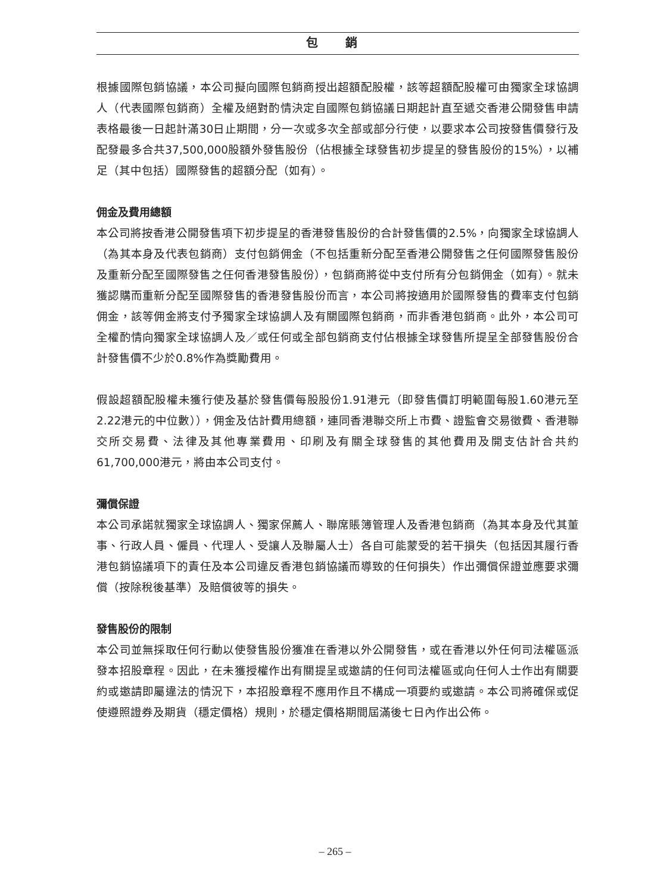包 銷
根據國際包銷協議，本公司擬向國際包銷商授出超額配股權，該等超額配股權可由獨家全球協調人（代表國際包銷商）全權及絕對酌情決定自國際包銷協議日期起計直至遞交香港公開發售申請表格最後一日起計滿30日止期間，分一次或多次全部或部分行使，以要求本公司按發售價發行及配發最多合共37,500,000股額外發售股份（佔根據全球發售初步提呈的發售股份的15%），以補足（其中包括）國際發售的超額分配（如有）。
佣金及費用總額
本公司將按香港公開發售項下初步提呈的香港發售股份的合計發售價的2.5%，向獨家全球協調人（為其本身及代表包銷商）支付包銷佣金（不包括重新分配至香港公開發售之任何國際發售股份及重新分配至國際發售之任何香港發售股份），包銷商將從中支付所有分包銷佣金（如有）。就未獲認購而重新分配至國際發售的香港發售股份而言，本公司將按適用於國際發售的費率支付包銷佣金，該等佣金將支付予獨家全球協調人及有關國際包銷商，而非香港包銷商。此外，本公司可全權酌情向獨家全球協調人及／或任何或全部包銷商支付佔根據全球發售所提呈全部發售股份合計發售價不少於0.8%作為獎勵費用。
假設超額配股權未獲行使及基於發售價每股股份1.91港元（即發售價訂明範圍每股1.60港元至2.22港元的中位數）），佣金及估計費用總額，連同香港聯交所上市費、證監會交易徵費、香港聯交所交易費、法律及其他專業費用、印刷及有關全球發售的其他費用及開支估計合共約61,700,000港元，將由本公司支付。
彌償保證
本公司承諾就獨家全球協調人、獨家保薦人、聯席賬簿管理人及香港包銷商（為其本身及代其董事、行政人員、僱員、代理人、受讓人及聯屬人士）各自可能蒙受的若干損失（包括因其履行香港包銷協議項下的責任及本公司違反香港包銷協議而導致的任何損失）作出彌償保證並應要求彌償（按除稅後基準）及賠償彼等的損失。
發售股份的限制
本公司並無採取任何行動以使發售股份獲准在香港以外公開發售，或在香港以外任何司法權區派發本招股章程。因此，在未獲授權作出有關提呈或邀請的任何司法權區或向任何人士作出有關要約或邀請即屬違法的情況下，本招股章程不應用作且不構成一項要約或邀請。本公司將確保或促使遵照證券及期貨（穩定價格）規則，於穩定價格期間屆滿後七日內作出公佈。
– 265 –